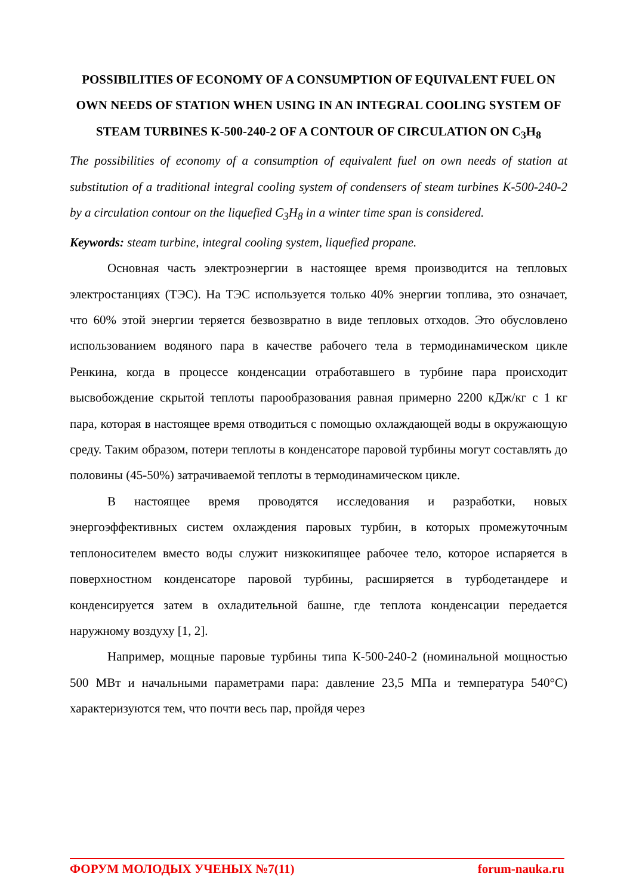POSSIBILITIES OF ECONOMY OF A CONSUMPTION OF EQUIVALENT FUEL ON OWN NEEDS OF STATION WHEN USING IN AN INTEGRAL COOLING SYSTEM OF STEAM TURBINES К-500-240-2 OF A CONTOUR OF CIRCULATION ON C<sub>3</sub>H<sub>8</sub>
The possibilities of economy of a consumption of equivalent fuel on own needs of station at substitution of a traditional integral cooling system of condensers of steam turbines К-500-240-2 by a circulation contour on the liquefied C<sub>3</sub>H<sub>8</sub> in a winter time span is considered.
Keywords: steam turbine, integral cooling system, liquefied propane.
Основная часть электроэнергии в настоящее время производится на тепловых электростанциях (ТЭС). На ТЭС используется только 40% энергии топлива, это означает, что 60% этой энергии теряется безвозвратно в виде тепловых отходов. Это обусловлено использованием водяного пара в качестве рабочего тела в термодинамическом цикле Ренкина, когда в процессе конденсации отработавшего в турбине пара происходит высвобождение скрытой теплоты парообразования равная примерно 2200 кДж/кг с 1 кг пара, которая в настоящее время отводиться с помощью охлаждающей воды в окружающую среду. Таким образом, потери теплоты в конденсаторе паровой турбины могут составлять до половины (45-50%) затрачиваемой теплоты в термодинамическом цикле.
В настоящее время проводятся исследования и разработки, новых энергоэффективных систем охлаждения паровых турбин, в которых промежуточным теплоносителем вместо воды служит низкокипящее рабочее тело, которое испаряется в поверхностном конденсаторе паровой турбины, расширяется в турбодетандере и конденсируется затем в охладительной башне, где теплота конденсации передается наружному воздуху [1, 2].
Например, мощные паровые турбины типа К-500-240-2 (номинальной мощностью 500 МВт и начальными параметрами пара: давление 23,5 МПа и температура 540°С) характеризуются тем, что почти весь пар, пройдя через
ФОРУМ МОЛОДЫХ УЧЕНЫХ №7(11) forum-nauka.ru